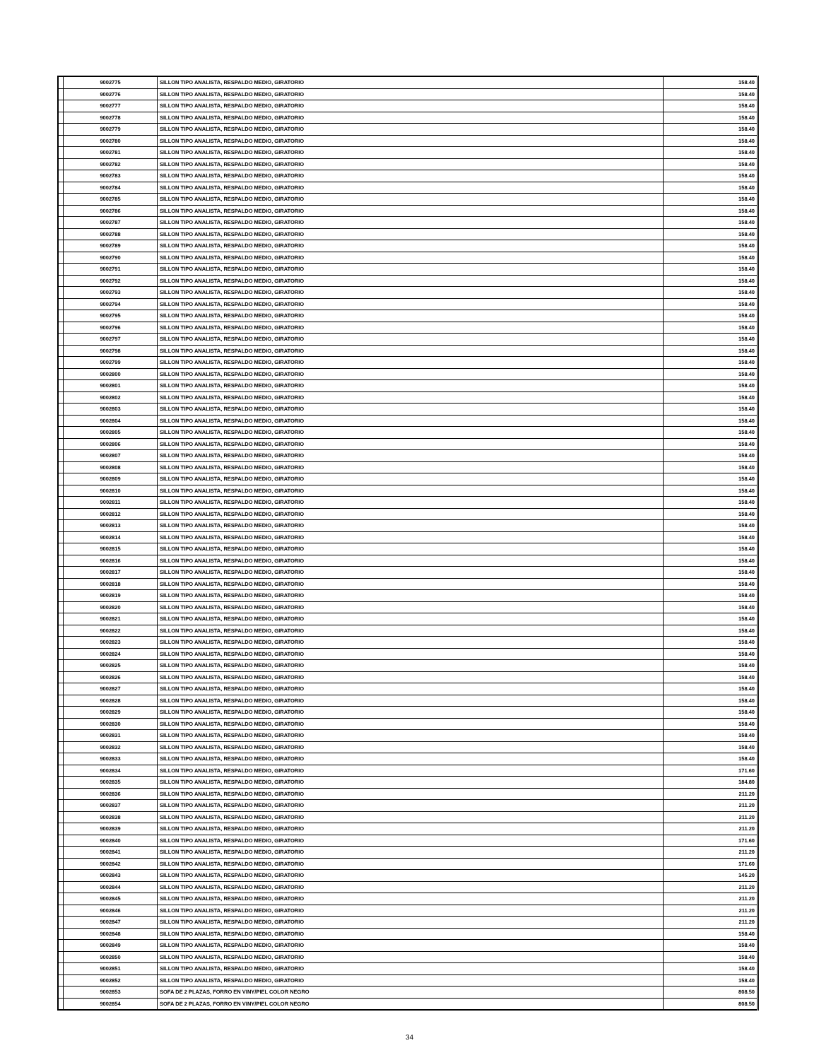| | 9002775 | SILLON TIPO ANALISTA, RESPALDO MEDIO, GIRATORIO | 158.40 |
| | 9002776 | SILLON TIPO ANALISTA, RESPALDO MEDIO, GIRATORIO | 158.40 |
| | 9002777 | SILLON TIPO ANALISTA, RESPALDO MEDIO, GIRATORIO | 158.40 |
| | 9002778 | SILLON TIPO ANALISTA, RESPALDO MEDIO, GIRATORIO | 158.40 |
| | 9002779 | SILLON TIPO ANALISTA, RESPALDO MEDIO, GIRATORIO | 158.40 |
| | 9002780 | SILLON TIPO ANALISTA, RESPALDO MEDIO, GIRATORIO | 158.40 |
| | 9002781 | SILLON TIPO ANALISTA, RESPALDO MEDIO, GIRATORIO | 158.40 |
| | 9002782 | SILLON TIPO ANALISTA, RESPALDO MEDIO, GIRATORIO | 158.40 |
| | 9002783 | SILLON TIPO ANALISTA, RESPALDO MEDIO, GIRATORIO | 158.40 |
| | 9002784 | SILLON TIPO ANALISTA, RESPALDO MEDIO, GIRATORIO | 158.40 |
| | 9002785 | SILLON TIPO ANALISTA, RESPALDO MEDIO, GIRATORIO | 158.40 |
| | 9002786 | SILLON TIPO ANALISTA, RESPALDO MEDIO, GIRATORIO | 158.40 |
| | 9002787 | SILLON TIPO ANALISTA, RESPALDO MEDIO, GIRATORIO | 158.40 |
| | 9002788 | SILLON TIPO ANALISTA, RESPALDO MEDIO, GIRATORIO | 158.40 |
| | 9002789 | SILLON TIPO ANALISTA, RESPALDO MEDIO, GIRATORIO | 158.40 |
| | 9002790 | SILLON TIPO ANALISTA, RESPALDO MEDIO, GIRATORIO | 158.40 |
| | 9002791 | SILLON TIPO ANALISTA, RESPALDO MEDIO, GIRATORIO | 158.40 |
| | 9002792 | SILLON TIPO ANALISTA, RESPALDO MEDIO, GIRATORIO | 158.40 |
| | 9002793 | SILLON TIPO ANALISTA, RESPALDO MEDIO, GIRATORIO | 158.40 |
| | 9002794 | SILLON TIPO ANALISTA, RESPALDO MEDIO, GIRATORIO | 158.40 |
| | 9002795 | SILLON TIPO ANALISTA, RESPALDO MEDIO, GIRATORIO | 158.40 |
| | 9002796 | SILLON TIPO ANALISTA, RESPALDO MEDIO, GIRATORIO | 158.40 |
| | 9002797 | SILLON TIPO ANALISTA, RESPALDO MEDIO, GIRATORIO | 158.40 |
| | 9002798 | SILLON TIPO ANALISTA, RESPALDO MEDIO, GIRATORIO | 158.40 |
| | 9002799 | SILLON TIPO ANALISTA, RESPALDO MEDIO, GIRATORIO | 158.40 |
| | 9002800 | SILLON TIPO ANALISTA, RESPALDO MEDIO, GIRATORIO | 158.40 |
| | 9002801 | SILLON TIPO ANALISTA, RESPALDO MEDIO, GIRATORIO | 158.40 |
| | 9002802 | SILLON TIPO ANALISTA, RESPALDO MEDIO, GIRATORIO | 158.40 |
| | 9002803 | SILLON TIPO ANALISTA, RESPALDO MEDIO, GIRATORIO | 158.40 |
| | 9002804 | SILLON TIPO ANALISTA, RESPALDO MEDIO, GIRATORIO | 158.40 |
| | 9002805 | SILLON TIPO ANALISTA, RESPALDO MEDIO, GIRATORIO | 158.40 |
| | 9002806 | SILLON TIPO ANALISTA, RESPALDO MEDIO, GIRATORIO | 158.40 |
| | 9002807 | SILLON TIPO ANALISTA, RESPALDO MEDIO, GIRATORIO | 158.40 |
| | 9002808 | SILLON TIPO ANALISTA, RESPALDO MEDIO, GIRATORIO | 158.40 |
| | 9002809 | SILLON TIPO ANALISTA, RESPALDO MEDIO, GIRATORIO | 158.40 |
| | 9002810 | SILLON TIPO ANALISTA, RESPALDO MEDIO, GIRATORIO | 158.40 |
| | 9002811 | SILLON TIPO ANALISTA, RESPALDO MEDIO, GIRATORIO | 158.40 |
| | 9002812 | SILLON TIPO ANALISTA, RESPALDO MEDIO, GIRATORIO | 158.40 |
| | 9002813 | SILLON TIPO ANALISTA, RESPALDO MEDIO, GIRATORIO | 158.40 |
| | 9002814 | SILLON TIPO ANALISTA, RESPALDO MEDIO, GIRATORIO | 158.40 |
| | 9002815 | SILLON TIPO ANALISTA, RESPALDO MEDIO, GIRATORIO | 158.40 |
| | 9002816 | SILLON TIPO ANALISTA, RESPALDO MEDIO, GIRATORIO | 158.40 |
| | 9002817 | SILLON TIPO ANALISTA, RESPALDO MEDIO, GIRATORIO | 158.40 |
| | 9002818 | SILLON TIPO ANALISTA, RESPALDO MEDIO, GIRATORIO | 158.40 |
| | 9002819 | SILLON TIPO ANALISTA, RESPALDO MEDIO, GIRATORIO | 158.40 |
| | 9002820 | SILLON TIPO ANALISTA, RESPALDO MEDIO, GIRATORIO | 158.40 |
| | 9002821 | SILLON TIPO ANALISTA, RESPALDO MEDIO, GIRATORIO | 158.40 |
| | 9002822 | SILLON TIPO ANALISTA, RESPALDO MEDIO, GIRATORIO | 158.40 |
| | 9002823 | SILLON TIPO ANALISTA, RESPALDO MEDIO, GIRATORIO | 158.40 |
| | 9002824 | SILLON TIPO ANALISTA, RESPALDO MEDIO, GIRATORIO | 158.40 |
| | 9002825 | SILLON TIPO ANALISTA, RESPALDO MEDIO, GIRATORIO | 158.40 |
| | 9002826 | SILLON TIPO ANALISTA, RESPALDO MEDIO, GIRATORIO | 158.40 |
| | 9002827 | SILLON TIPO ANALISTA, RESPALDO MEDIO, GIRATORIO | 158.40 |
| | 9002828 | SILLON TIPO ANALISTA, RESPALDO MEDIO, GIRATORIO | 158.40 |
| | 9002829 | SILLON TIPO ANALISTA, RESPALDO MEDIO, GIRATORIO | 158.40 |
| | 9002830 | SILLON TIPO ANALISTA, RESPALDO MEDIO, GIRATORIO | 158.40 |
| | 9002831 | SILLON TIPO ANALISTA, RESPALDO MEDIO, GIRATORIO | 158.40 |
| | 9002832 | SILLON TIPO ANALISTA, RESPALDO MEDIO, GIRATORIO | 158.40 |
| | 9002833 | SILLON TIPO ANALISTA, RESPALDO MEDIO, GIRATORIO | 158.40 |
| | 9002834 | SILLON TIPO ANALISTA, RESPALDO MEDIO, GIRATORIO | 171.60 |
| | 9002835 | SILLON TIPO ANALISTA, RESPALDO MEDIO, GIRATORIO | 184.80 |
| | 9002836 | SILLON TIPO ANALISTA, RESPALDO MEDIO, GIRATORIO | 211.20 |
| | 9002837 | SILLON TIPO ANALISTA, RESPALDO MEDIO, GIRATORIO | 211.20 |
| | 9002838 | SILLON TIPO ANALISTA, RESPALDO MEDIO, GIRATORIO | 211.20 |
| | 9002839 | SILLON TIPO ANALISTA, RESPALDO MEDIO, GIRATORIO | 211.20 |
| | 9002840 | SILLON TIPO ANALISTA, RESPALDO MEDIO, GIRATORIO | 171.60 |
| | 9002841 | SILLON TIPO ANALISTA, RESPALDO MEDIO, GIRATORIO | 211.20 |
| | 9002842 | SILLON TIPO ANALISTA, RESPALDO MEDIO, GIRATORIO | 171.60 |
| | 9002843 | SILLON TIPO ANALISTA, RESPALDO MEDIO, GIRATORIO | 145.20 |
| | 9002844 | SILLON TIPO ANALISTA, RESPALDO MEDIO, GIRATORIO | 211.20 |
| | 9002845 | SILLON TIPO ANALISTA, RESPALDO MEDIO, GIRATORIO | 211.20 |
| | 9002846 | SILLON TIPO ANALISTA, RESPALDO MEDIO, GIRATORIO | 211.20 |
| | 9002847 | SILLON TIPO ANALISTA, RESPALDO MEDIO, GIRATORIO | 211.20 |
| | 9002848 | SILLON TIPO ANALISTA, RESPALDO MEDIO, GIRATORIO | 158.40 |
| | 9002849 | SILLON TIPO ANALISTA, RESPALDO MEDIO, GIRATORIO | 158.40 |
| | 9002850 | SILLON TIPO ANALISTA, RESPALDO MEDIO, GIRATORIO | 158.40 |
| | 9002851 | SILLON TIPO ANALISTA, RESPALDO MEDIO, GIRATORIO | 158.40 |
| | 9002852 | SILLON TIPO ANALISTA, RESPALDO MEDIO, GIRATORIO | 158.40 |
| | 9002853 | SOFA DE 2 PLAZAS, FORRO EN VINY/PIEL COLOR NEGRO | 808.50 |
| | 9002854 | SOFA DE 2 PLAZAS, FORRO EN VINY/PIEL COLOR NEGRO | 808.50 |
34